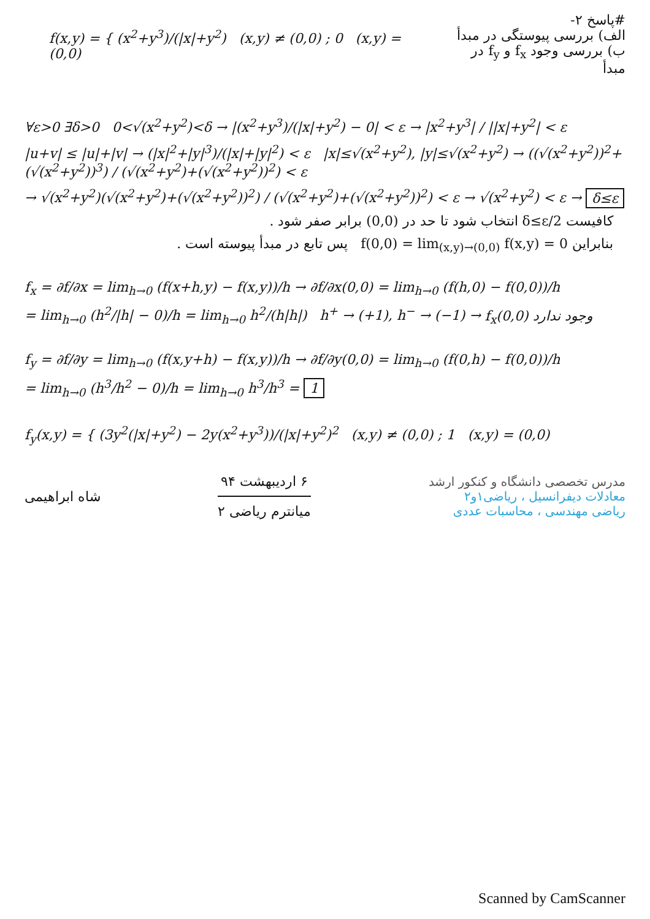f(x,y) = { (x<sup>2</sup>+y<sup>3</sup>)/(|x|+y<sup>2</sup>) (x,y) ≠ (0,0) ; 0 (x,y) = (0,0)
#پاسخ ۲-
الف) بررسی پیوستگی در مبدأ
ب) بررسی وجود f<sub>x</sub> و f<sub>y</sub> در مبدأ
∀ε>0 ∃δ>0 0<√(x<sup>2</sup>+y<sup>2</sup>)<δ → |(x<sup>2</sup>+y<sup>3</sup>)/(|x|+y<sup>2</sup>) − 0| < ε → |x<sup>2</sup>+y<sup>3</sup>| / ||x|+y<sup>2</sup>| < ε
|u+v| ≤ |u|+|v| → (|x|<sup>2</sup>+|y|<sup>3</sup>)/(|x|+|y|<sup>2</sup>) < ε |x|≤√(x<sup>2</sup>+y<sup>2</sup>), |y|≤√(x<sup>2</sup>+y<sup>2</sup>) → ((√(x<sup>2</sup>+y<sup>2</sup>))<sup>2</sup>+(√(x<sup>2</sup>+y<sup>2</sup>))<sup>3</sup>) / (√(x<sup>2</sup>+y<sup>2</sup>)+(√(x<sup>2</sup>+y<sup>2</sup>))<sup>2</sup>) < ε
→ √(x<sup>2</sup>+y<sup>2</sup>)(√(x<sup>2</sup>+y<sup>2</sup>)+(√(x<sup>2</sup>+y<sup>2</sup>))<sup>2</sup>) / (√(x<sup>2</sup>+y<sup>2</sup>)+(√(x<sup>2</sup>+y<sup>2</sup>))<sup>2</sup>) < ε → √(x<sup>2</sup>+y<sup>2</sup>) < ε → δ≤ε
کافیست δ≤ε/2 انتخاب شود تا حد در (0,0) برابر صفر شود .
بنابراین f(0,0) = lim<sub>(x,y)→(0,0)</sub> f(x,y) = 0 پس تابع در مبدأ پیوسته است .
f<sub>x</sub> = ∂f/∂x = lim<sub>h→0</sub> (f(x+h,y) − f(x,y))/h → ∂f/∂x(0,0) = lim<sub>h→0</sub> (f(h,0) − f(0,0))/h
= lim<sub>h→0</sub> (h<sup>2</sup>/|h| − 0)/h = lim<sub>h→0</sub> h<sup>2</sup>/(h|h|) h<sup>+</sup> → (+1), h<sup>−</sup> → (−1) → f<sub>x</sub>(0,0) وجود ندارد
f<sub>y</sub> = ∂f/∂y = lim<sub>h→0</sub> (f(x,y+h) − f(x,y))/h → ∂f/∂y(0,0) = lim<sub>h→0</sub> (f(0,h) − f(0,0))/h
= lim<sub>h→0</sub> (h<sup>3</sup>/h<sup>2</sup> − 0)/h = lim<sub>h→0</sub> h<sup>3</sup>/h<sup>3</sup> = 1
f<sub>y</sub>(x,y) = { (3y<sup>2</sup>(|x|+y<sup>2</sup>) − 2y(x<sup>2</sup>+y<sup>3</sup>))/(|x|+y<sup>2</sup>)<sup>2</sup> (x,y) ≠ (0,0) ; 1 (x,y) = (0,0)
مدرس تخصصی دانشگاه و کنکور ارشد
معادلات دیفرانسیل ، ریاضی۱و۲
ریاضی مهندسی ، محاسبات عددی
۶ اردیبهشت ۹۴
میانترم ریاضی ۲
شاه ابراهیمی
Scanned by CamScanner